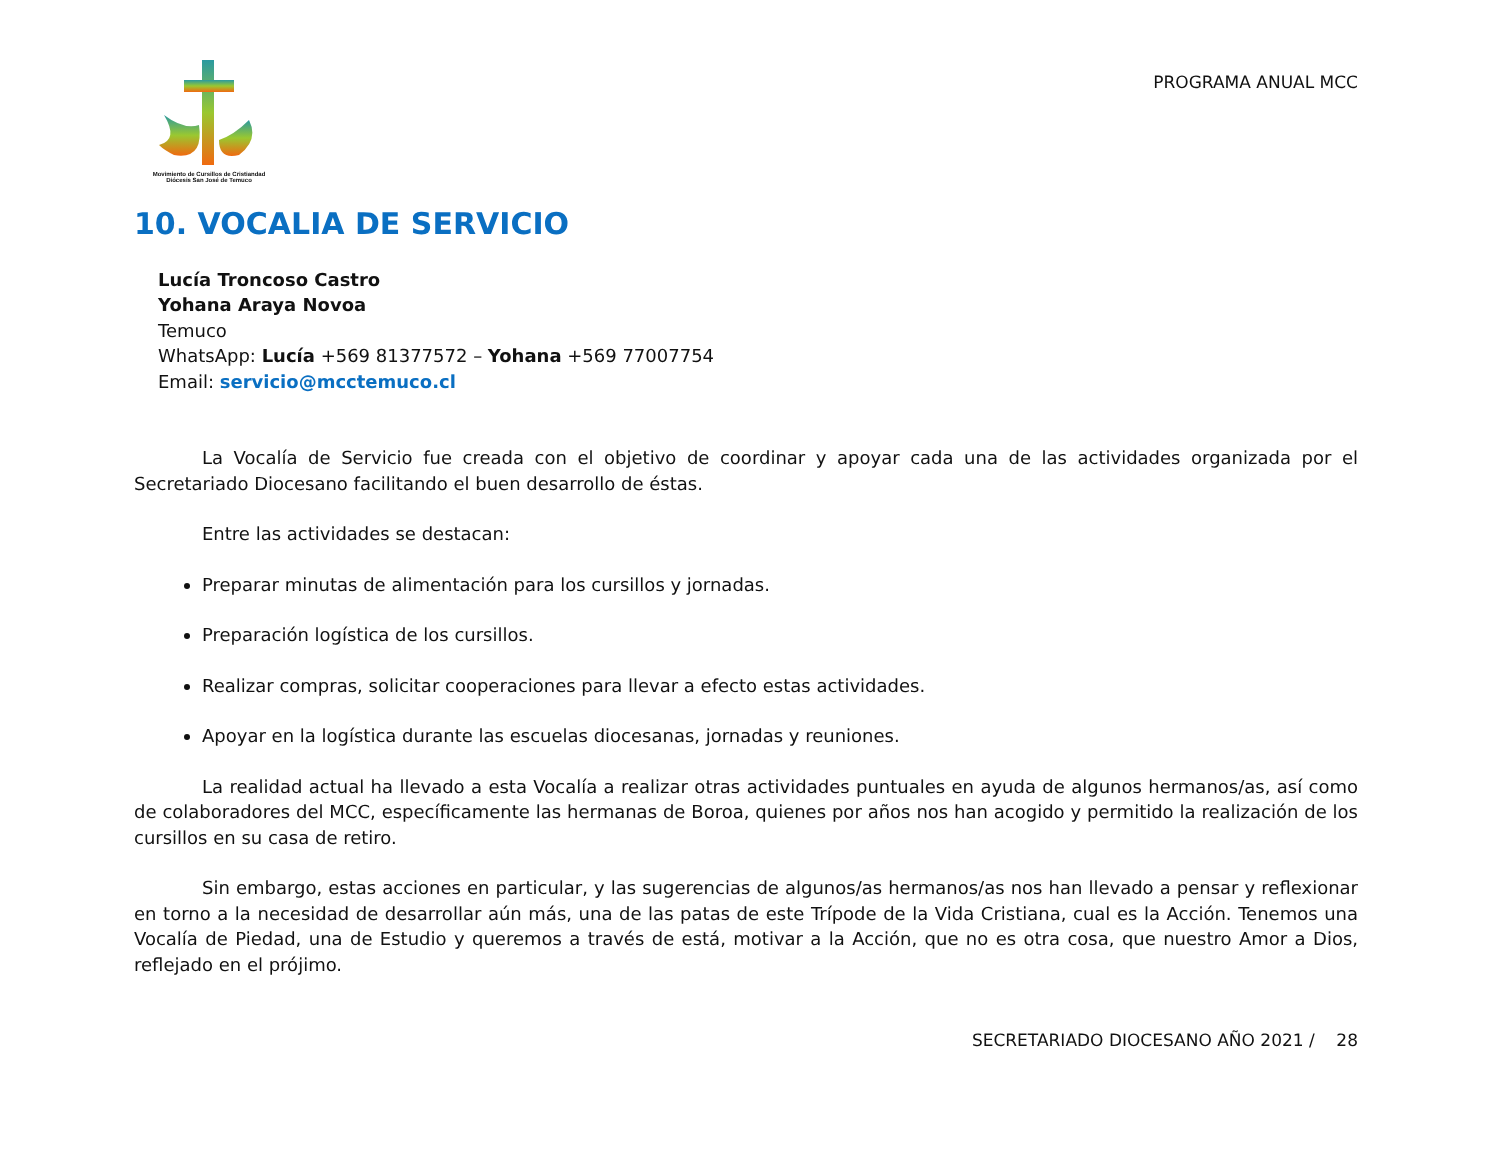Movimiento de Cursillos de Cristiandad
Diócesis San José de Temuco
PROGRAMA ANUAL MCC
10. VOCALIA DE SERVICIO
Lucía Troncoso Castro
Yohana Araya Novoa
Temuco
WhatsApp: Lucía +569 81377572 – Yohana +569 77007754
Email: servicio@mcctemuco.cl
La Vocalía de Servicio fue creada con el objetivo de coordinar y apoyar cada una de las actividades organizada por el Secretariado Diocesano facilitando el buen desarrollo de éstas.
Entre las actividades se destacan:
Preparar minutas de alimentación para los cursillos y jornadas.
Preparación logística de los cursillos.
Realizar compras, solicitar cooperaciones para llevar a efecto estas actividades.
Apoyar en la logística durante las escuelas diocesanas, jornadas y reuniones.
La realidad actual ha llevado a esta Vocalía a realizar otras actividades puntuales en ayuda de algunos hermanos/as, así como de colaboradores del MCC, específicamente las hermanas de Boroa, quienes por años nos han acogido y permitido la realización de los cursillos en su casa de retiro.
Sin embargo, estas acciones en particular, y las sugerencias de algunos/as hermanos/as nos han llevado a pensar y reflexionar en torno a la necesidad de desarrollar aún más, una de las patas de este Trípode de la Vida Cristiana, cual es la Acción. Tenemos una Vocalía de Piedad, una de Estudio y queremos a través de está, motivar a la Acción, que no es otra cosa, que nuestro Amor a Dios, reflejado en el prójimo.
SECRETARIADO DIOCESANO AÑO 2021 / 28